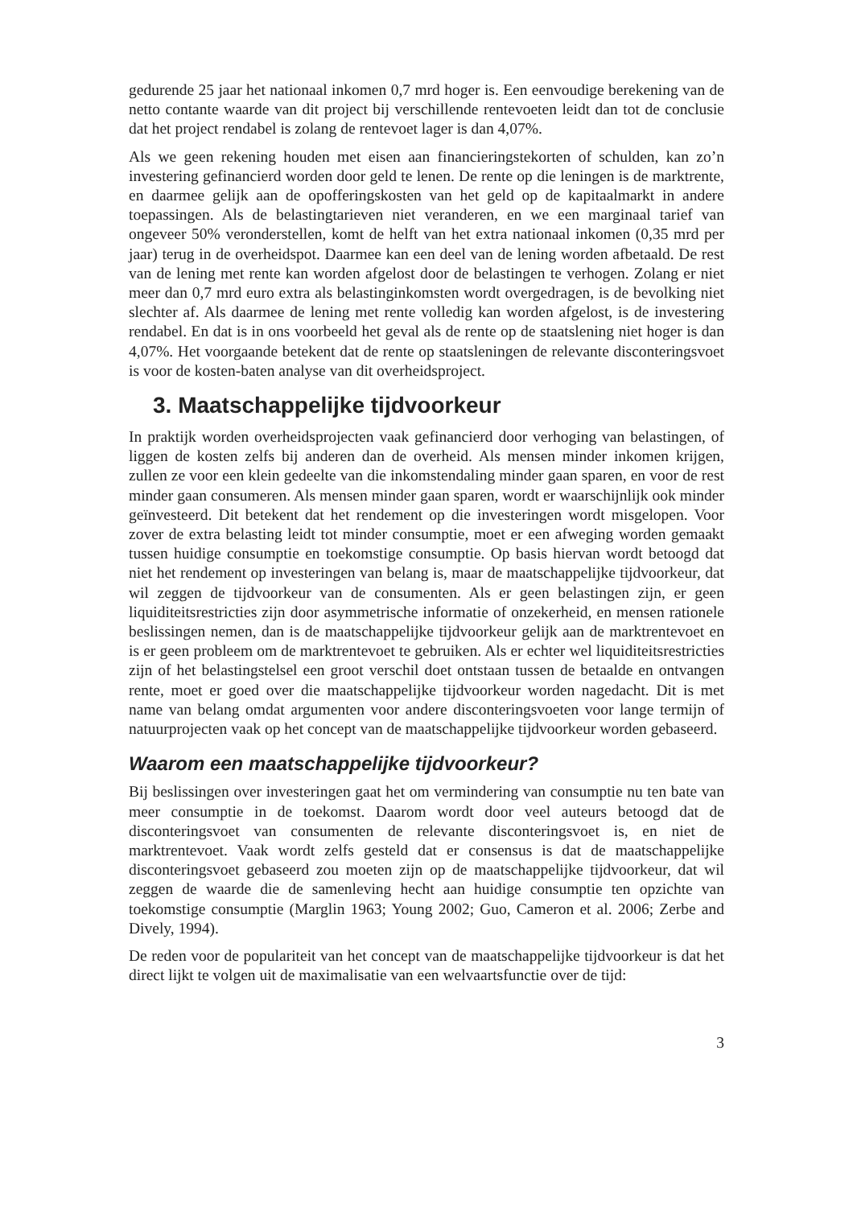gedurende 25 jaar het nationaal inkomen 0,7 mrd hoger is. Een eenvoudige berekening van de netto contante waarde van dit project bij verschillende rentevoeten leidt dan tot de conclusie dat het project rendabel is zolang de rentevoet lager is dan 4,07%.
Als we geen rekening houden met eisen aan financieringstekorten of schulden, kan zo’n investering gefinancierd worden door geld te lenen. De rente op die leningen is de marktrente, en daarmee gelijk aan de opofferingskosten van het geld op de kapitaalmarkt in andere toepassingen. Als de belastingtarieven niet veranderen, en we een marginaal tarief van ongeveer 50% veronderstellen, komt de helft van het extra nationaal inkomen (0,35 mrd per jaar) terug in de overheidspot. Daarmee kan een deel van de lening worden afbetaald. De rest van de lening met rente kan worden afgelost door de belastingen te verhogen. Zolang er niet meer dan 0,7 mrd euro extra als belastinginkomsten wordt overgedragen, is de bevolking niet slechter af. Als daarmee de lening met rente volledig kan worden afgelost, is de investering rendabel. En dat is in ons voorbeeld het geval als de rente op de staatslening niet hoger is dan 4,07%. Het voorgaande betekent dat de rente op staatsleningen de relevante disconteringsvoet is voor de kosten-baten analyse van dit overheidsproject.
3. Maatschappelijke tijdvoorkeur
In praktijk worden overheidsprojecten vaak gefinancierd door verhoging van belastingen, of liggen de kosten zelfs bij anderen dan de overheid. Als mensen minder inkomen krijgen, zullen ze voor een klein gedeelte van die inkomstendaling minder gaan sparen, en voor de rest minder gaan consumeren. Als mensen minder gaan sparen, wordt er waarschijnlijk ook minder geïnvesteerd. Dit betekent dat het rendement op die investeringen wordt misgelopen. Voor zover de extra belasting leidt tot minder consumptie, moet er een afweging worden gemaakt tussen huidige consumptie en toekomstige consumptie. Op basis hiervan wordt betoogd dat niet het rendement op investeringen van belang is, maar de maatschappelijke tijdvoorkeur, dat wil zeggen de tijdvoorkeur van de consumenten. Als er geen belastingen zijn, er geen liquiditeitsrestricties zijn door asymmetrische informatie of onzekerheid, en mensen rationele beslissingen nemen, dan is de maatschappelijke tijdvoorkeur gelijk aan de marktrentevoet en is er geen probleem om de marktrentevoet te gebruiken. Als er echter wel liquiditeitsrestricties zijn of het belastingstelsel een groot verschil doet ontstaan tussen de betaalde en ontvangen rente, moet er goed over die maatschappelijke tijdvoorkeur worden nagedacht. Dit is met name van belang omdat argumenten voor andere disconteringsvoeten voor lange termijn of natuurprojecten vaak op het concept van de maatschappelijke tijdvoorkeur worden gebaseerd.
Waarom een maatschappelijke tijdvoorkeur?
Bij beslissingen over investeringen gaat het om vermindering van consumptie nu ten bate van meer consumptie in de toekomst. Daarom wordt door veel auteurs betoogd dat de disconteringsvoet van consumenten de relevante disconteringsvoet is, en niet de marktrentevoet. Vaak wordt zelfs gesteld dat er consensus is dat de maatschappelijke disconteringsvoet gebaseerd zou moeten zijn op de maatschappelijke tijdvoorkeur, dat wil zeggen de waarde die de samenleving hecht aan huidige consumptie ten opzichte van toekomstige consumptie (Marglin 1963; Young 2002; Guo, Cameron et al. 2006; Zerbe and Dively, 1994).
De reden voor de populariteit van het concept van de maatschappelijke tijdvoorkeur is dat het direct lijkt te volgen uit de maximalisatie van een welvaartsfunctie over de tijd:
3